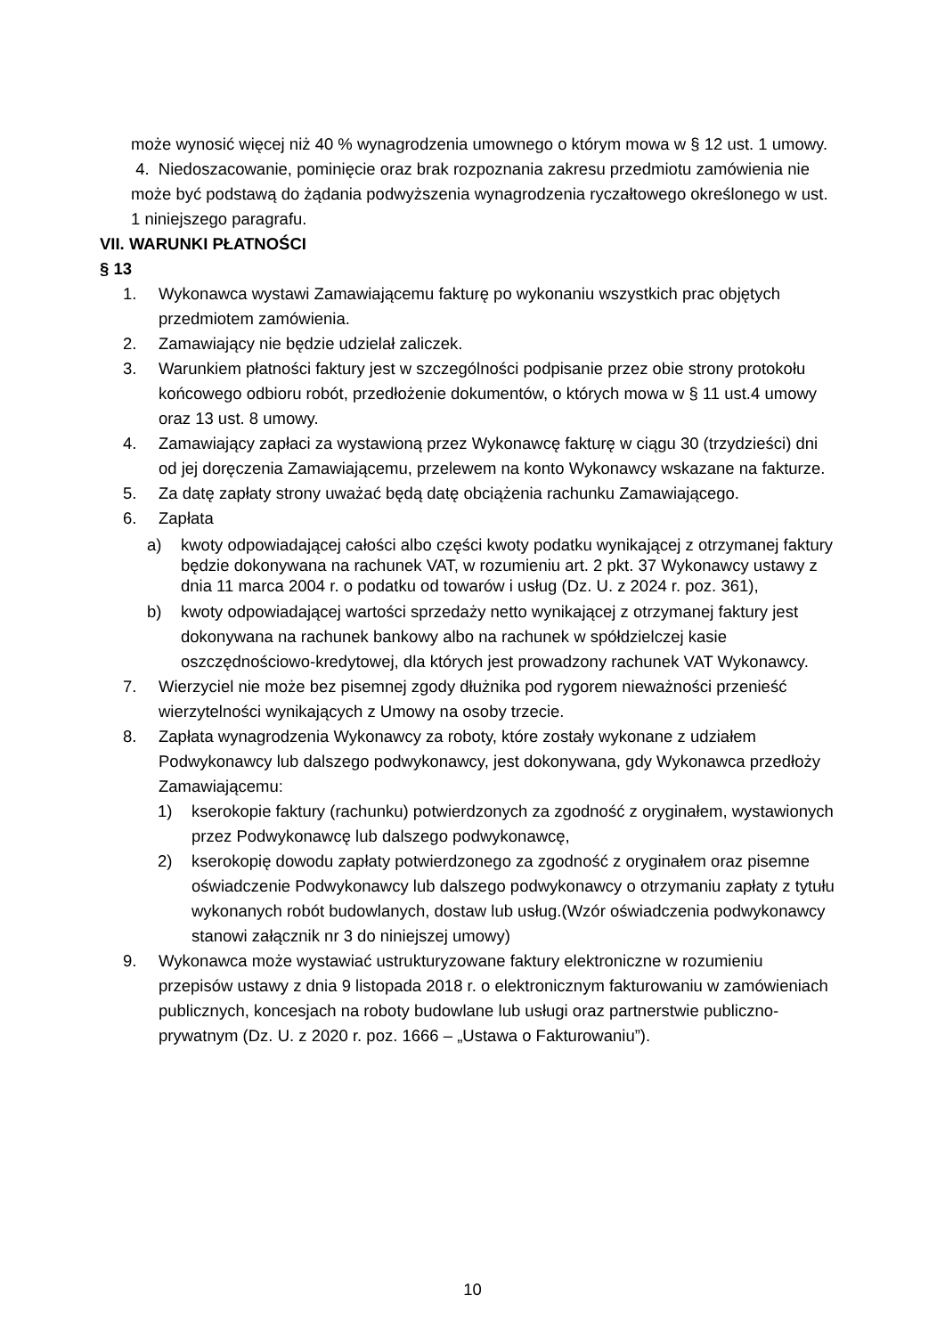może wynosić więcej niż 40 % wynagrodzenia umownego o którym mowa w § 12 ust. 1 umowy.
4. Niedoszacowanie, pominięcie oraz brak rozpoznania zakresu przedmiotu zamówienia nie może być podstawą do żądania podwyższenia wynagrodzenia ryczałtowego określonego w ust. 1 niniejszego paragrafu.
VII. WARUNKI PŁATNOŚCI
§ 13
1. Wykonawca wystawi Zamawiającemu fakturę po wykonaniu wszystkich prac objętych przedmiotem zamówienia.
2. Zamawiający nie będzie udzielał zaliczek.
3. Warunkiem płatności faktury jest w szczególności podpisanie przez obie strony protokołu końcowego odbioru robót, przedłożenie dokumentów, o których mowa w § 11 ust.4 umowy oraz 13 ust. 8 umowy.
4. Zamawiający zapłaci za wystawioną przez Wykonawcę fakturę w ciągu 30 (trzydzieści) dni od jej doręczenia Zamawiającemu, przelewem na konto Wykonawcy wskazane na fakturze.
5. Za datę zapłaty strony uważać będą datę obciążenia rachunku Zamawiającego.
6. Zapłata
a) kwoty odpowiadającej całości albo części kwoty podatku wynikającej z otrzymanej faktury będzie dokonywana na rachunek VAT, w rozumieniu art. 2 pkt. 37 Wykonawcy ustawy z dnia 11 marca 2004 r. o podatku od towarów i usług (Dz. U. z 2024 r. poz. 361),
b) kwoty odpowiadającej wartości sprzedaży netto wynikającej z otrzymanej faktury jest dokonywana na rachunek bankowy albo na rachunek w spółdzielczej kasie oszczędnościowo-kredytowej, dla których jest prowadzony rachunek VAT Wykonawcy.
7. Wierzyciel nie może bez pisemnej zgody dłużnika pod rygorem nieważności przenieść wierzytelności wynikających z Umowy na osoby trzecie.
8. Zapłata wynagrodzenia Wykonawcy za roboty, które zostały wykonane z udziałem Podwykonawcy lub dalszego podwykonawcy, jest dokonywana, gdy Wykonawca przedłoży Zamawiającemu:
1) kserokopie faktury (rachunku) potwierdzonych za zgodność z oryginałem, wystawionych przez Podwykonawcę lub dalszego podwykonawcę,
2) kserokopię dowodu zapłaty potwierdzonego za zgodność z oryginałem oraz pisemne oświadczenie Podwykonawcy lub dalszego podwykonawcy o otrzymaniu zapłaty z tytułu wykonanych robót budowlanych, dostaw lub usług.(Wzór oświadczenia podwykonawcy stanowi załącznik nr 3 do niniejszej umowy)
9. Wykonawca może wystawiać ustrukturyzowane faktury elektroniczne w rozumieniu przepisów ustawy z dnia 9 listopada 2018 r. o elektronicznym fakturowaniu w zamówieniach publicznych, koncesjach na roboty budowlane lub usługi oraz partnerstwie publiczno-prywatnym (Dz. U. z 2020 r. poz. 1666 – „Ustawa o Fakturowaniu”).
10